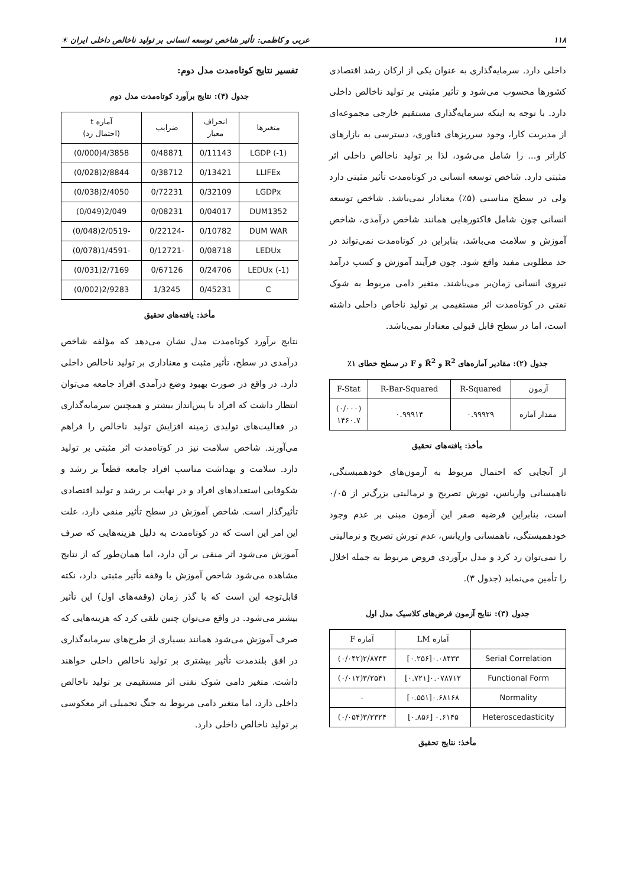۱۱۸ عربی و کاظمی: تأثیر شاخص توسعه انسانی بر تولید ناخالص داخلی ایران ☀
داخلی دارد. سرمایه‌گذاری به عنوان یکی از ارکان رشد اقتصادی کشورها محسوب می‌شود و تأثیر مثبتی بر تولید ناخالص داخلی دارد. با توجه به اینکه سرمایه‌گذاری مستقیم خارجی مجموعه‌ای از مدیریت کارا، وجود سرریزهای فناوری، دسترسی به بازارهای کاراتر و... را شامل می‌شود، لذا بر تولید ناخالص داخلی اثر مثبتی دارد. شاخص توسعه انسانی در کوتاه‌مدت تأثیر مثبتی دارد ولی در سطح مناسبی (۵٪) معنادار نمی‌باشد. شاخص توسعه انسانی چون شامل فاکتورهایی همانند شاخص درآمدی، شاخص آموزش و سلامت می‌باشد، بنابراین در کوتاه‌مدت نمی‌تواند در حد مطلوبی مفید واقع شود. چون فرآیند آموزش و کسب درآمد نیروی انسانی زمان‌بر می‌باشند. متغیر دامی مربوط به شوک نفتی در کوتاه‌مدت اثر مستقیمی بر تولید ناخاص داخلی داشته است، اما در سطح قابل قبولی معنادار نمی‌باشد.
جدول (۲): مقادیر آماره‌های R<sup>2</sup> و R̄<sup>2</sup> و F در سطح خطای ۱٪
| آزمون | R-Squared | R-Bar-Squared | F-Stat |
| --- | --- | --- | --- |
| مقدار آماره | ۰.۹۹۹۲۹ | ۰.۹۹۹۱۴ | (۰/۰۰۰) ۱۴۶۰.۷ |
مأخذ: یافته‌های تحقیق
از آنجایی که احتمال مربوط به آزمون‌های خودهمبستگی، ناهمسانی واریانس، تورش تصریح و نرمالیتی بزرگ‌تر از ۰/۰۵ است، بنابراین فرضیه صفر این آزمون مبنی بر عدم وجود خودهمبستگی، ناهمسانی واریانس، عدم تورش تصریح و نرمالیتی را نمی‌توان رد کرد و مدل برآوردی فروض مربوط به جمله اخلال را تأمین می‌نماید (جدول ۳).
جدول (۳): نتایج آزمون فرض‌های کلاسیک مدل اول
| | آماره LM | آماره F |
| --- | --- | --- |
| Serial Correlation | ۰.۰۸۴۳۳[۰.۲۵۶] | ۲/۸۷۴۳(۰/۰۴۲) |
| Functional Form | ۰.۰۷۸۷۱۲[۰.۷۲۱] | ۳/۲۵۴۱(۰/۰۱۲) |
| Normality | ۰.۶۸۱۶۸[۰.۵۵۱] | - |
| Heteroscedasticity | ۰.۶۱۴۵ [۰.۸۵۶] | ۳/۲۳۲۴(۰/۰۵۴) |
مأخذ: نتایج تحقیق
تفسیر نتایج کوتاه‌مدت مدل دوم:
جدول (۴): نتایج برآورد کوتاه‌مدت مدل دوم
| متغیرها | انحراف معیار | ضرایب | آماره t (احتمال رد) |
| --- | --- | --- | --- |
| LGDP (-1) | 0/11143 | 0/48871 | 4/3858(0/000) |
| LLIFEx | 0/13421 | 0/38712 | 2/8844(0/028) |
| LGDPx | 0/32109 | 0/72231 | 2/4050(0/038) |
| DUM1352 | 0/04017 | 0/08231 | 2/049(0/049) |
| DUM WAR | 0/10782 | -0/22124 | -2/0519(0/048) |
| LEDUx | 0/08718 | -0/12721 | -1/4591(0/078) |
| LEDUx (-1) | 0/24706 | 0/67126 | 2/7169(0/031) |
| C | 0/45231 | 1/3245 | 2/9283(0/002) |
مأخذ: یافته‌های تحقیق
نتایج برآورد کوتاه‌مدت مدل نشان می‌دهد که مؤلفه شاخص درآمدی در سطح، تأثیر مثبت و معناداری بر تولید ناخالص داخلی دارد. در واقع در صورت بهبود وضع درآمدی افراد جامعه می‌توان انتظار داشت که افراد با پس‌انداز بیشتر و همچنین سرمایه‌گذاری در فعالیت‌های تولیدی زمینه افزایش تولید ناخالص را فراهم می‌آورند. شاخص سلامت نیز در کوتاه‌مدت اثر مثبتی بر تولید دارد. سلامت و بهداشت مناسب افراد جامعه قطعاً بر رشد و شکوفایی استعدادهای افراد و در نهایت بر رشد و تولید اقتصادی تأثیرگذار است. شاخص آموزش در سطح تأثیر منفی دارد، علت این امر این است که در کوتاه‌مدت به دلیل هزینه‌هایی که صرف آموزش می‌شود اثر منفی بر آن دارد، اما همان‌طور که از نتایج مشاهده می‌شود شاخص آموزش با وقفه تأثیر مثبتی دارد، نکته قابل‌توجه این است که با گذر زمان (وقفه‌های اول) این تأثیر بیشتر می‌شود. در واقع می‌توان چنین تلقی کرد که هزینه‌هایی که صرف آموزش می‌شود همانند بسیاری از طرح‌های سرمایه‌گذاری در افق بلندمدت تأثیر بیشتری بر تولید ناخالص داخلی خواهند داشت. متغیر دامی شوک نفتی اثر مستقیمی بر تولید ناخالص داخلی دارد، اما متغیر دامی مربوط به جنگ تحمیلی اثر معکوسی بر تولید ناخالص داخلی دارد.